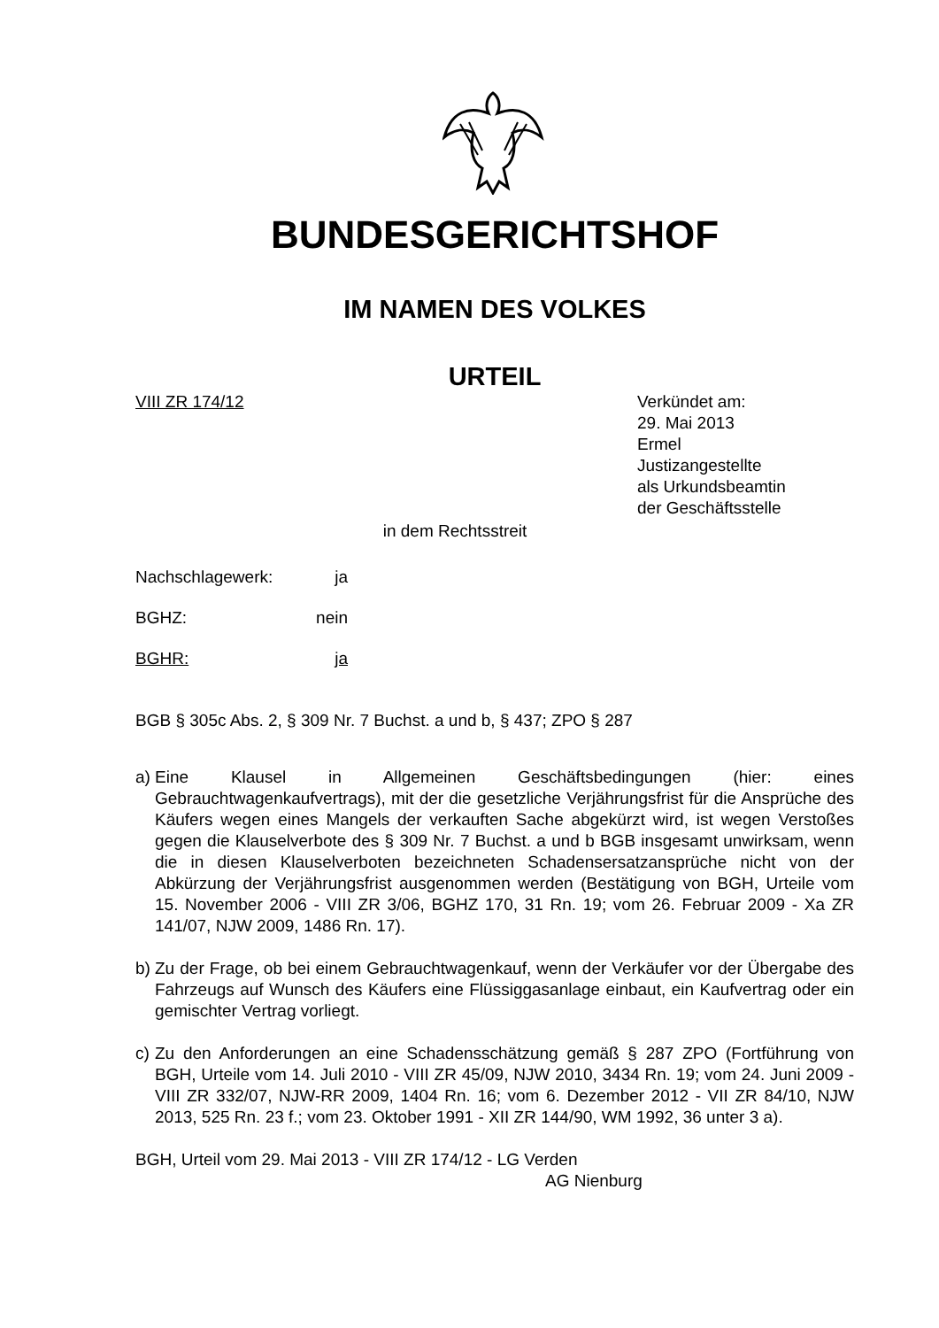BUNDESGERICHTSHOF
IM NAMEN DES VOLKES
URTEIL
VIII ZR 174/12 Verkündet am:
29. Mai 2013
Ermel
Justizangestellte
als Urkundsbeamtin
der Geschäftsstelle
in dem Rechtsstreit
Nachschlagewerk: ja
BGHZ: nein
BGHR: ja
BGB § 305c Abs. 2, § 309 Nr. 7 Buchst. a und b, § 437; ZPO § 287
a)
Eine Klausel in Allgemeinen Geschäftsbedingungen (hier: eines Gebrauchtwagenkaufvertrags), mit der die gesetzliche Verjährungsfrist für die Ansprüche des Käufers wegen eines Mangels der verkauften Sache abgekürzt wird, ist wegen Verstoßes gegen die Klauselverbote des § 309 Nr. 7 Buchst. a und b BGB insgesamt unwirksam, wenn die in diesen Klauselverboten bezeichneten Schadensersatzansprüche nicht von der Abkürzung der Verjährungsfrist ausgenommen werden (Bestätigung von BGH, Urteile vom 15. November 2006 - VIII ZR 3/06, BGHZ 170, 31 Rn. 19; vom 26. Februar 2009 - Xa ZR 141/07, NJW 2009, 1486 Rn. 17).
b)
Zu der Frage, ob bei einem Gebrauchtwagenkauf, wenn der Verkäufer vor der Übergabe des Fahrzeugs auf Wunsch des Käufers eine Flüssiggasanlage einbaut, ein Kaufvertrag oder ein gemischter Vertrag vorliegt.
c)
Zu den Anforderungen an eine Schadensschätzung gemäß § 287 ZPO (Fortführung von BGH, Urteile vom 14. Juli 2010 - VIII ZR 45/09, NJW 2010, 3434 Rn. 19; vom 24. Juni 2009 - VIII ZR 332/07, NJW-RR 2009, 1404 Rn. 16; vom 6. Dezember 2012 - VII ZR 84/10, NJW 2013, 525 Rn. 23 f.; vom 23. Oktober 1991 - XII ZR 144/90, WM 1992, 36 unter 3 a).
BGH, Urteil vom 29. Mai 2013 - VIII ZR 174/12 - LG Verden
AG Nienburg